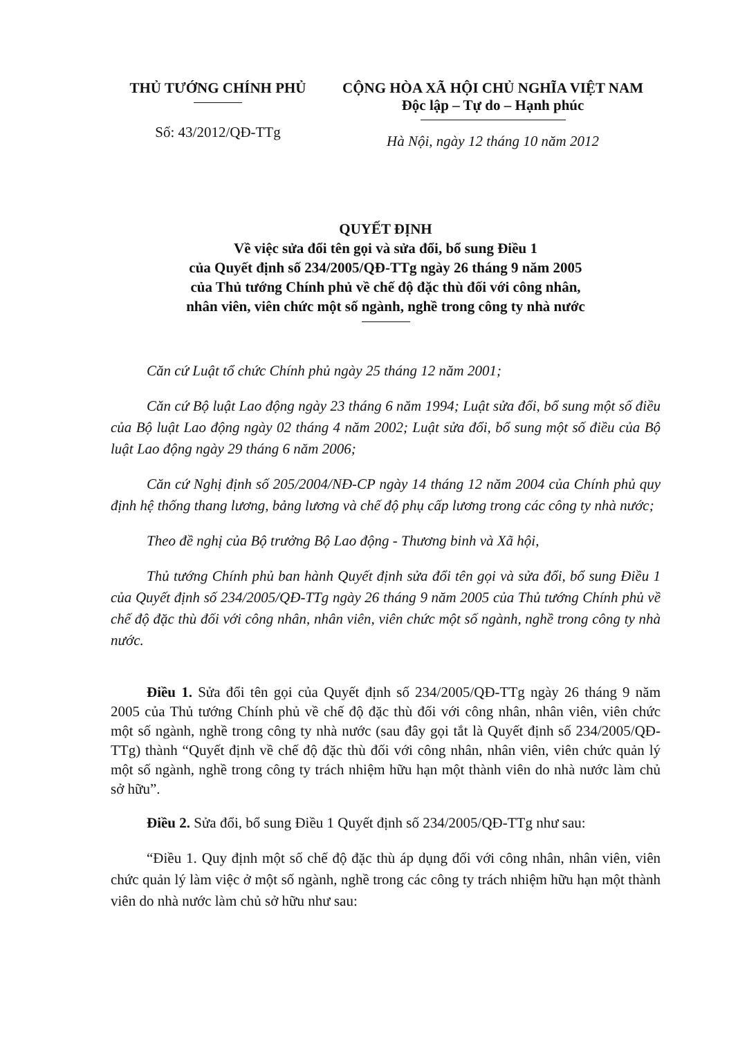THỦ TƯỚNG CHÍNH PHỦ
Số: 43/2012/QĐ-TTg
CỘNG HÒA XÃ HỘI CHỦ NGHĨA VIỆT NAM
Độc lập – Tự do – Hạnh phúc
Hà Nội, ngày 12 tháng 10 năm 2012
QUYẾT ĐỊNH
Về việc sửa đổi tên gọi và sửa đổi, bổ sung Điều 1
của Quyết định số 234/2005/QĐ-TTg ngày 26 tháng 9 năm 2005
của Thủ tướng Chính phủ về chế độ đặc thù đối với công nhân,
nhân viên, viên chức một số ngành, nghề trong công ty nhà nước
Căn cứ Luật tổ chức Chính phủ ngày 25 tháng 12 năm 2001;
Căn cứ Bộ luật Lao động ngày 23 tháng 6 năm 1994; Luật sửa đổi, bổ sung một số điều của Bộ luật Lao động ngày 02 tháng 4 năm 2002; Luật sửa đổi, bổ sung một số điều của Bộ luật Lao động ngày 29 tháng 6 năm 2006;
Căn cứ Nghị định số 205/2004/NĐ-CP ngày 14 tháng 12 năm 2004 của Chính phủ quy định hệ thống thang lương, bảng lương và chế độ phụ cấp lương trong các công ty nhà nước;
Theo đề nghị của Bộ trưởng Bộ Lao động - Thương binh và Xã hội,
Thủ tướng Chính phủ ban hành Quyết định sửa đổi tên gọi và sửa đổi, bổ sung Điều 1 của Quyết định số 234/2005/QĐ-TTg ngày 26 tháng 9 năm 2005 của Thủ tướng Chính phủ về chế độ đặc thù đối với công nhân, nhân viên, viên chức một số ngành, nghề trong công ty nhà nước.
Điều 1. Sửa đổi tên gọi của Quyết định số 234/2005/QĐ-TTg ngày 26 tháng 9 năm 2005 của Thủ tướng Chính phủ về chế độ đặc thù đối với công nhân, nhân viên, viên chức một số ngành, nghề trong công ty nhà nước (sau đây gọi tắt là Quyết định số 234/2005/QĐ-TTg) thành “Quyết định về chế độ đặc thù đối với công nhân, nhân viên, viên chức quản lý một số ngành, nghề trong công ty trách nhiệm hữu hạn một thành viên do nhà nước làm chủ sở hữu”.
Điều 2. Sửa đổi, bổ sung Điều 1 Quyết định số 234/2005/QĐ-TTg như sau:
“Điều 1. Quy định một số chế độ đặc thù áp dụng đối với công nhân, nhân viên, viên chức quản lý làm việc ở một số ngành, nghề trong các công ty trách nhiệm hữu hạn một thành viên do nhà nước làm chủ sở hữu như sau: